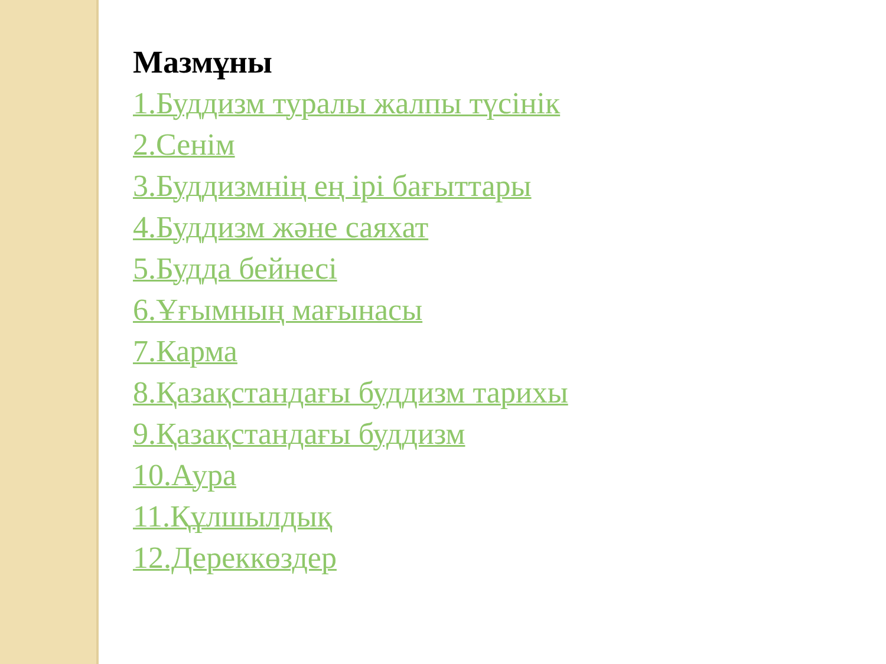Мазмұны
1.Буддизм туралы жалпы түсінік
2.Сенім
3.Буддизмнің ең ірі бағыттары
4.Буддизм және саяхат
5.Будда бейнесі
6.Ұғымның мағынасы
7.Карма
8.Қазақстандағы буддизм тарихы
9.Қазақстандағы буддизм
10.Аура
11.Құлшылдық
12.Дереккөздер